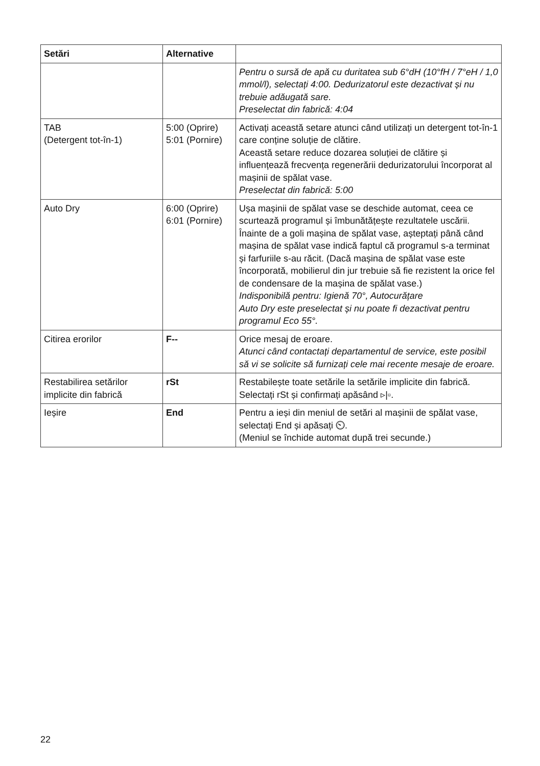| Setări | Alternative | |
| --- | --- | --- |
| | | Pentru o sursă de apă cu duritatea sub 6°dH (10°fH / 7°eH / 1,0 mmol/l), selectați 4:00. Dedurizatorul este dezactivat și nu trebuie adăugată sare. Preselectat din fabrică: 4:04 |
| TAB (Detergent tot-în-1) | 5:00 (Oprire) 5:01 (Pornire) | Activați această setare atunci când utilizați un detergent tot-în-1 care conține soluție de clătire. Această setare reduce dozarea soluției de clătire și influențează frecvența regenerării dedurizatorului încorporat al mașinii de spălat vase. Preselectat din fabrică: 5:00 |
| Auto Dry | 6:00 (Oprire) 6:01 (Pornire) | Ușa mașinii de spălat vase se deschide automat, ceea ce scurtează programul și îmbunătățește rezultatele uscării. Înainte de a goli mașina de spălat vase, așteptați până când mașina de spălat vase indică faptul că programul s-a terminat și farfuriile s-au răcit. (Dacă mașina de spălat vase este încorporată, mobilierul din jur trebuie să fie rezistent la orice fel de condensare de la mașina de spălat vase.) Indisponibilă pentru: Igienă 70°, Autocurățare Auto Dry este preselectat și nu poate fi dezactivat pentru programul Eco 55°. |
| Citirea erorilor | F-- | Orice mesaj de eroare. Atunci când contactați departamentul de service, este posibil să vi se solicite să furnizați cele mai recente mesaje de eroare. |
| Restabilirea setărilor implicite din fabrică | rSt | Restabilește toate setările la setările implicite din fabrică. Selectați rSt și confirmați apăsând ▹/▫. |
| Ieșire | End | Pentru a ieși din meniul de setări al mașinii de spălat vase, selectați End și apăsați ⏲. (Meniul se închide automat după trei secunde.) |
22